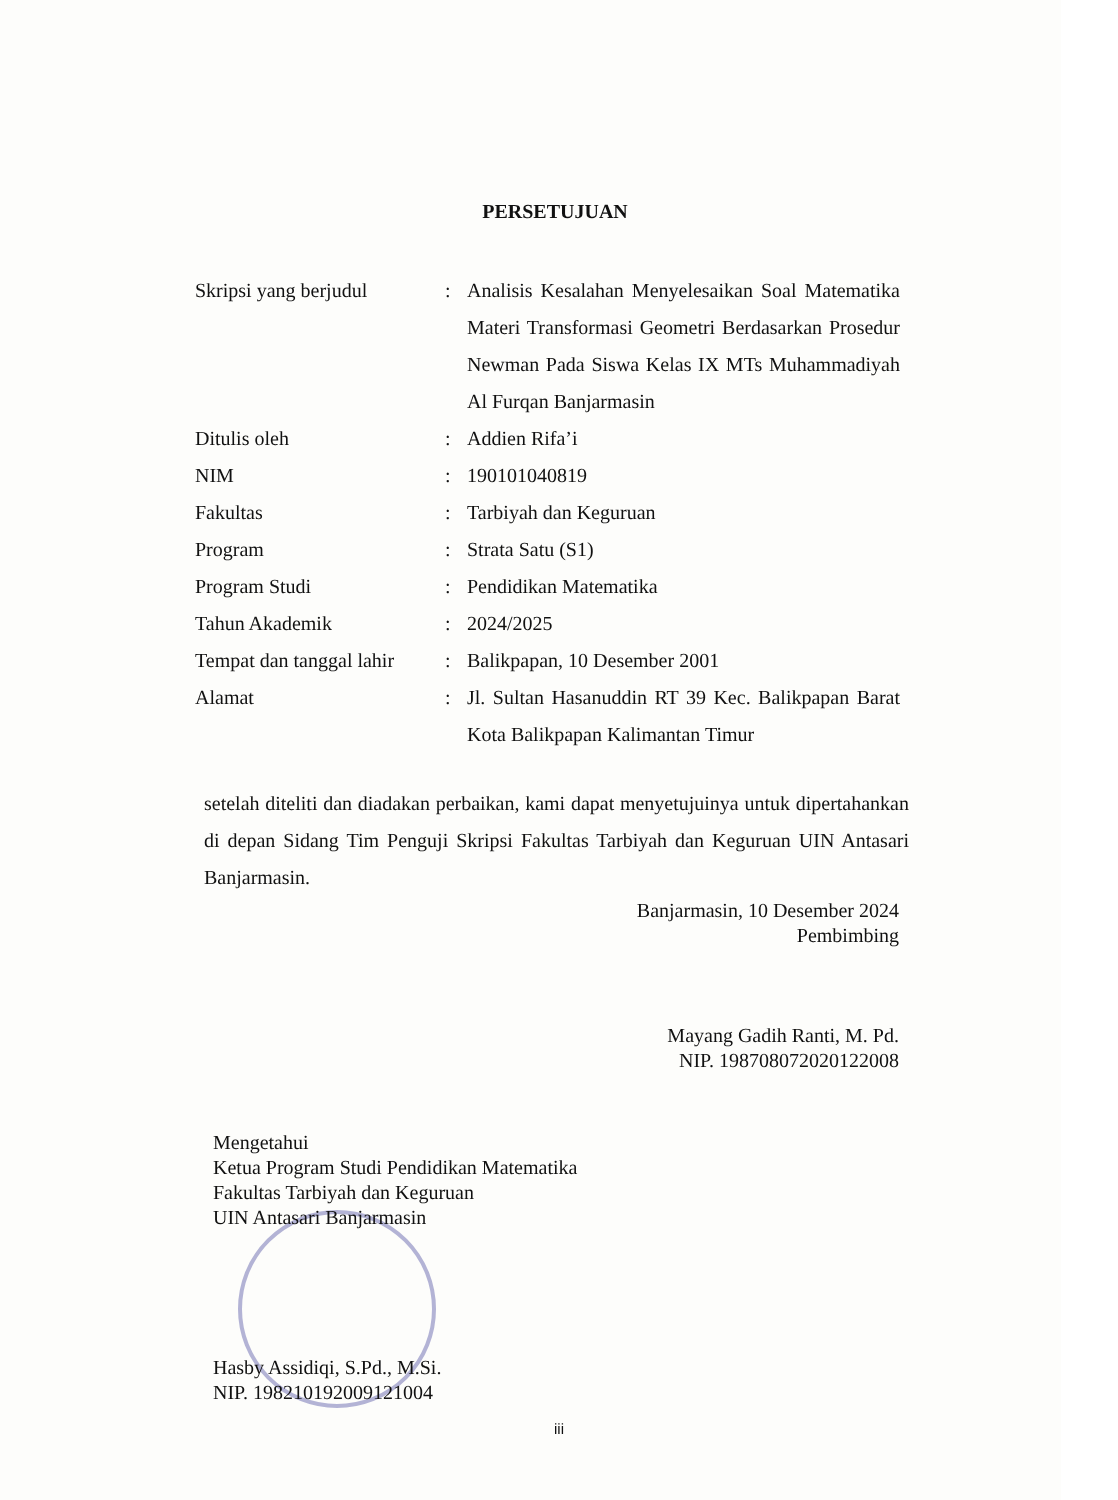PERSETUJUAN
| Skripsi yang berjudul | : | Analisis Kesalahan Menyelesaikan Soal Matematika Materi Transformasi Geometri Berdasarkan Prosedur Newman Pada Siswa Kelas IX MTs Muhammadiyah Al Furqan Banjarmasin |
| Ditulis oleh | : | Addien Rifa’i |
| NIM | : | 190101040819 |
| Fakultas | : | Tarbiyah dan Keguruan |
| Program | : | Strata Satu (S1) |
| Program Studi | : | Pendidikan Matematika |
| Tahun Akademik | : | 2024/2025 |
| Tempat dan tanggal lahir | : | Balikpapan, 10 Desember 2001 |
| Alamat | : | Jl. Sultan Hasanuddin RT 39 Kec. Balikpapan Barat Kota Balikpapan Kalimantan Timur |
setelah diteliti dan diadakan perbaikan, kami dapat menyetujuinya untuk dipertahankan di depan Sidang Tim Penguji Skripsi Fakultas Tarbiyah dan Keguruan UIN Antasari Banjarmasin.
Banjarmasin, 10 Desember 2024
Pembimbing
Mayang Gadih Ranti, M. Pd.
NIP. 198708072020122008
Mengetahui
Ketua Program Studi Pendidikan Matematika
Fakultas Tarbiyah dan Keguruan
UIN Antasari Banjarmasin
Hasby Assidiqi, S.Pd., M.Si.
NIP. 198210192009121004
iii